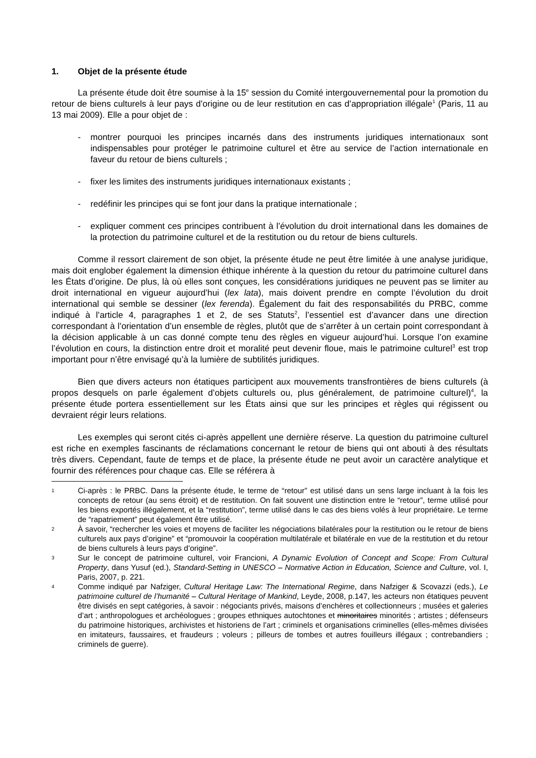1. Objet de la présente étude
La présente étude doit être soumise à la 15<sup>e</sup> session du Comité intergouvernemental pour la promotion du retour de biens culturels à leur pays d’origine ou de leur restitution en cas d’appropriation illégale<sup>1</sup> (Paris, 11 au 13 mai 2009). Elle a pour objet de :
- montrer pourquoi les principes incarnés dans des instruments juridiques internationaux sont indispensables pour protéger le patrimoine culturel et être au service de l’action internationale en faveur du retour de biens culturels ;
- fixer les limites des instruments juridiques internationaux existants ;
- redéfinir les principes qui se font jour dans la pratique internationale ;
- expliquer comment ces principes contribuent à l’évolution du droit international dans les domaines de la protection du patrimoine culturel et de la restitution ou du retour de biens culturels.
Comme il ressort clairement de son objet, la présente étude ne peut être limitée à une analyse juridique, mais doit englober également la dimension éthique inhérente à la question du retour du patrimoine culturel dans les États d’origine. De plus, là où elles sont conçues, les considérations juridiques ne peuvent pas se limiter au droit international en vigueur aujourd’hui (lex lata), mais doivent prendre en compte l’évolution du droit international qui semble se dessiner (lex ferenda). Également du fait des responsabilités du PRBC, comme indiqué à l’article 4, paragraphes 1 et 2, de ses Statuts<sup>2</sup>, l’essentiel est d’avancer dans une direction correspondant à l’orientation d’un ensemble de règles, plutôt que de s’arrêter à un certain point correspondant à la décision applicable à un cas donné compte tenu des règles en vigueur aujourd’hui. Lorsque l’on examine l’évolution en cours, la distinction entre droit et moralité peut devenir floue, mais le patrimoine culturel<sup>3</sup> est trop important pour n’être envisagé qu’à la lumière de subtilités juridiques.
Bien que divers acteurs non étatiques participent aux mouvements transfrontières de biens culturels (à propos desquels on parle également d’objets culturels ou, plus généralement, de patrimoine culturel)<sup>4</sup>, la présente étude portera essentiellement sur les États ainsi que sur les principes et règles qui régissent ou devraient régir leurs relations.
Les exemples qui seront cités ci-après appellent une dernière réserve. La question du patrimoine culturel est riche en exemples fascinants de réclamations concernant le retour de biens qui ont abouti à des résultats très divers. Cependant, faute de temps et de place, la présente étude ne peut avoir un caractère analytique et fournir des références pour chaque cas. Elle se référera à
1 Ci-après : le PRBC. Dans la présente étude, le terme de “retour” est utilisé dans un sens large incluant à la fois les concepts de retour (au sens étroit) et de restitution. On fait souvent une distinction entre le “retour”, terme utilisé pour les biens exportés illégalement, et la “restitution”, terme utilisé dans le cas des biens volés à leur propriétaire. Le terme de “rapatriement” peut également être utilisé.
2 À savoir, “rechercher les voies et moyens de faciliter les négociations bilatérales pour la restitution ou le retour de biens culturels aux pays d’origine” et “promouvoir la coopération multilatérale et bilatérale en vue de la restitution et du retour de biens culturels à leurs pays d’origine”.
3 Sur le concept de patrimoine culturel, voir Francioni, A Dynamic Evolution of Concept and Scope: From Cultural Property, dans Yusuf (ed.), Standard-Setting in UNESCO – Normative Action in Education, Science and Culture, vol. I, Paris, 2007, p. 221.
4 Comme indiqué par Nafziger, Cultural Heritage Law: The International Regime, dans Nafziger & Scovazzi (eds.), Le patrimoine culturel de l’humanité – Cultural Heritage of Mankind, Leyde, 2008, p.147, les acteurs non étatiques peuvent être divisés en sept catégories, à savoir : négociants privés, maisons d’enchères et collectionneurs ; musées et galeries d’art ; anthropologues et archéologues ; groupes ethniques autochtones et minoritaires minorités ; artistes ; défenseurs du patrimoine historiques, archivistes et historiens de l’art ; criminels et organisations criminelles (elles-mêmes divisées en imitateurs, faussaires, et fraudeurs ; voleurs ; pilleurs de tombes et autres fouilleurs illégaux ; contrebandiers ; criminels de guerre).